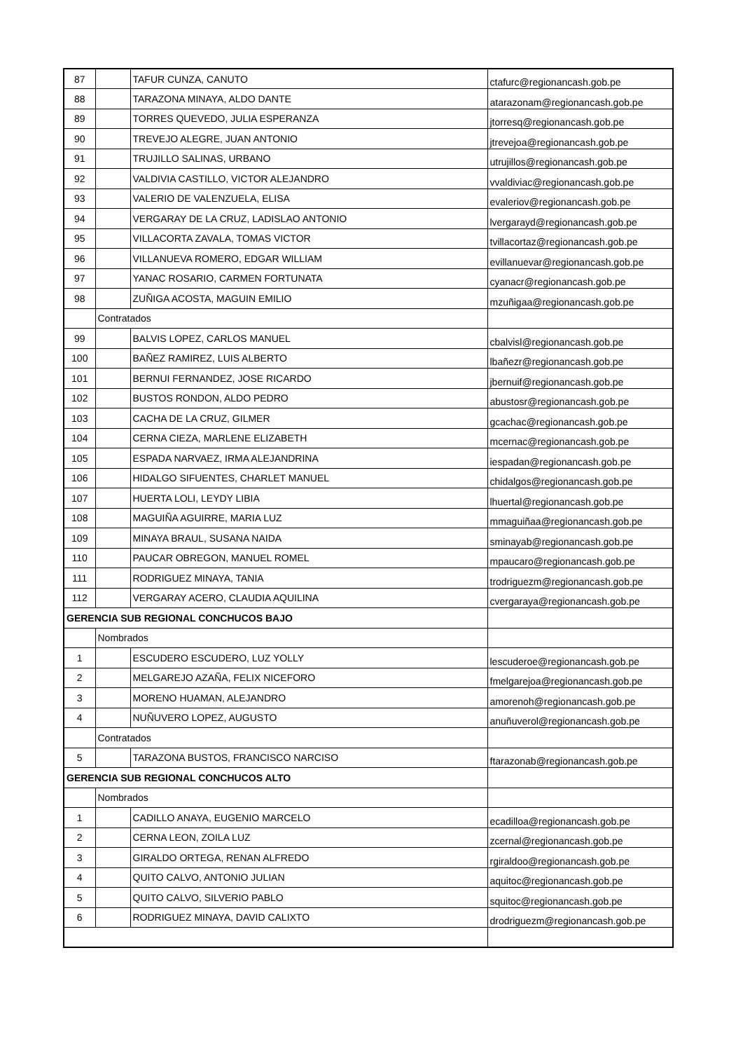| 87 | | TAFUR CUNZA, CANUTO | ctafurc@regionancash.gob.pe |
| 88 | | TARAZONA MINAYA, ALDO DANTE | atarazonam@regionancash.gob.pe |
| 89 | | TORRES QUEVEDO, JULIA ESPERANZA | jtorresq@regionancash.gob.pe |
| 90 | | TREVEJO ALEGRE, JUAN ANTONIO | jtrevejoa@regionancash.gob.pe |
| 91 | | TRUJILLO SALINAS, URBANO | utrujillos@regionancash.gob.pe |
| 92 | | VALDIVIA CASTILLO, VICTOR ALEJANDRO | vvaldiviac@regionancash.gob.pe |
| 93 | | VALERIO DE VALENZUELA, ELISA | evaleriov@regionancash.gob.pe |
| 94 | | VERGARAY DE LA CRUZ, LADISLAO ANTONIO | lvergarayd@regionancash.gob.pe |
| 95 | | VILLACORTA ZAVALA, TOMAS VICTOR | tvillacortaz@regionancash.gob.pe |
| 96 | | VILLANUEVA ROMERO, EDGAR WILLIAM | evillanuevar@regionancash.gob.pe |
| 97 | | YANAC ROSARIO, CARMEN FORTUNATA | cyanacr@regionancash.gob.pe |
| 98 | | ZUÑIGA ACOSTA, MAGUIN EMILIO | mzuñigaa@regionancash.gob.pe |
| | Contratados | | |
| 99 | | BALVIS LOPEZ, CARLOS MANUEL | cbalvisl@regionancash.gob.pe |
| 100 | | BAÑEZ RAMIREZ, LUIS ALBERTO | lbañezr@regionancash.gob.pe |
| 101 | | BERNUI FERNANDEZ, JOSE RICARDO | jbernuif@regionancash.gob.pe |
| 102 | | BUSTOS RONDON, ALDO PEDRO | abustosr@regionancash.gob.pe |
| 103 | | CACHA DE LA CRUZ, GILMER | gcachac@regionancash.gob.pe |
| 104 | | CERNA CIEZA, MARLENE ELIZABETH | mcernac@regionancash.gob.pe |
| 105 | | ESPADA NARVAEZ, IRMA ALEJANDRINA | iespadan@regionancash.gob.pe |
| 106 | | HIDALGO SIFUENTES, CHARLET MANUEL | chidalgos@regionancash.gob.pe |
| 107 | | HUERTA LOLI, LEYDY LIBIA | lhuertal@regionancash.gob.pe |
| 108 | | MAGUIÑA AGUIRRE, MARIA LUZ | mmaguiñaa@regionancash.gob.pe |
| 109 | | MINAYA BRAUL, SUSANA NAIDA | sminayab@regionancash.gob.pe |
| 110 | | PAUCAR OBREGON, MANUEL ROMEL | mpaucaro@regionancash.gob.pe |
| 111 | | RODRIGUEZ MINAYA, TANIA | trodriguezm@regionancash.gob.pe |
| 112 | | VERGARAY ACERO, CLAUDIA AQUILINA | cvergaraya@regionancash.gob.pe |
| GERENCIA SUB REGIONAL CONCHUCOS BAJO | | | |
| | Nombrados | | |
| 1 | | ESCUDERO ESCUDERO, LUZ YOLLY | lescuderoe@regionancash.gob.pe |
| 2 | | MELGAREJO AZAÑA, FELIX NICEFORO | fmelgarejoa@regionancash.gob.pe |
| 3 | | MORENO HUAMAN, ALEJANDRO | amorenoh@regionancash.gob.pe |
| 4 | | NUÑUVERO LOPEZ, AUGUSTO | anuñuverol@regionancash.gob.pe |
| | Contratados | | |
| 5 | | TARAZONA BUSTOS, FRANCISCO NARCISO | ftarazonab@regionancash.gob.pe |
| GERENCIA SUB REGIONAL CONCHUCOS ALTO | | | |
| | Nombrados | | |
| 1 | | CADILLO ANAYA, EUGENIO MARCELO | ecadilloa@regionancash.gob.pe |
| 2 | | CERNA LEON, ZOILA LUZ | zcernal@regionancash.gob.pe |
| 3 | | GIRALDO ORTEGA, RENAN ALFREDO | rgiraldoo@regionancash.gob.pe |
| 4 | | QUITO CALVO, ANTONIO JULIAN | aquitoc@regionancash.gob.pe |
| 5 | | QUITO CALVO, SILVERIO PABLO | squitoc@regionancash.gob.pe |
| 6 | | RODRIGUEZ MINAYA, DAVID CALIXTO | drodriguezm@regionancash.gob.pe |